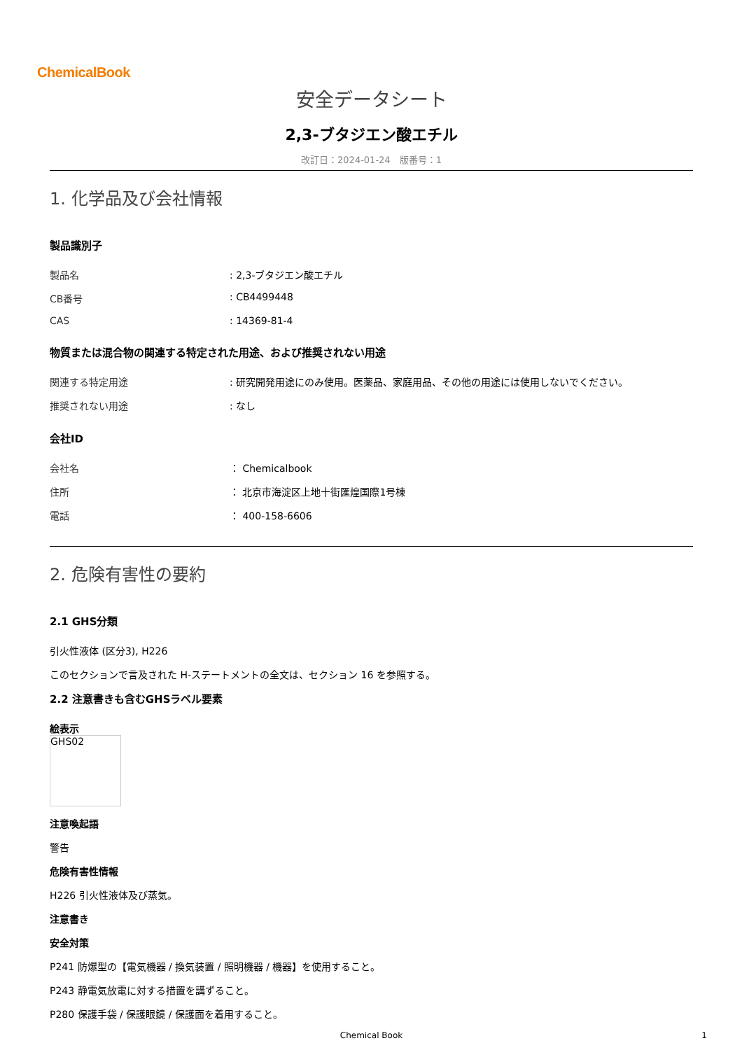ChemicalBook
安全データシート
2,3-ブタジエン酸エチル
改訂日：2024-01-24　版番号：1
1. 化学品及び会社情報
製品識別子
| 製品名 | : 2,3-ブタジエン酸エチル |
| CB番号 | : CB4499448 |
| CAS | : 14369-81-4 |
物質または混合物の関連する特定された用途、および推奨されない用途
| 関連する特定用途 | : 研究開発用途にのみ使用。医薬品、家庭用品、その他の用途には使用しないでください。 |
| 推奨されない用途 | : なし |
会社ID
| 会社名 | ： Chemicalbook |
| 住所 | ： 北京市海淀区上地十街匯煌国際1号棟 |
| 電話 | ： 400-158-6606 |
2. 危険有害性の要約
2.1 GHS分類
引火性液体 (区分3), H226
このセクションで言及された H-ステートメントの全文は、セクション 16 を参照する。
2.2 注意書きも含むGHSラベル要素
絵表示
GHS02
注意喚起語
警告
危険有害性情報
H226 引火性液体及び蒸気。
注意書き
安全対策
P241 防爆型の【電気機器 / 換気装置 / 照明機器 / 機器】を使用すること。
P243 静電気放電に対する措置を講ずること。
P280 保護手袋 / 保護眼鏡 / 保護面を着用すること。
Chemical Book 1